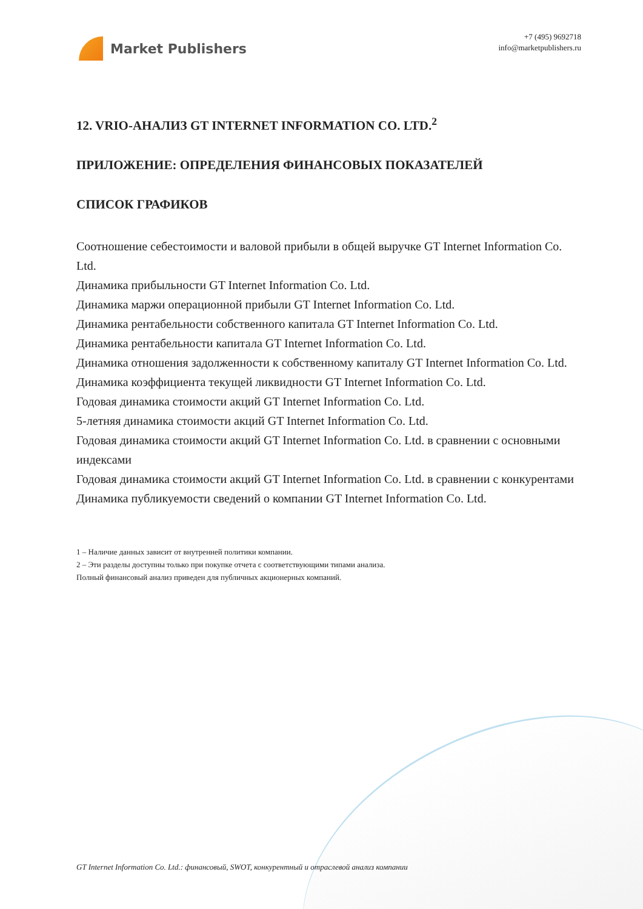Market Publishers
+7 (495) 9692718
info@marketpublishers.ru
12. VRIO-АНАЛИЗ GT INTERNET INFORMATION CO. LTD.<sup>2</sup>
ПРИЛОЖЕНИЕ: ОПРЕДЕЛЕНИЯ ФИНАНСОВЫХ ПОКАЗАТЕЛЕЙ
СПИСОК ГРАФИКОВ
Соотношение себестоимости и валовой прибыли в общей выручке GT Internet Information Co. Ltd.
Динамика прибыльности GT Internet Information Co. Ltd.
Динамика маржи операционной прибыли GT Internet Information Co. Ltd.
Динамика рентабельности собственного капитала GT Internet Information Co. Ltd.
Динамика рентабельности капитала GT Internet Information Co. Ltd.
Динамика отношения задолженности к собственному капиталу GT Internet Information Co. Ltd.
Динамика коэффициента текущей ликвидности GT Internet Information Co. Ltd.
Годовая динамика стоимости акций GT Internet Information Co. Ltd.
5-летняя динамика стоимости акций GT Internet Information Co. Ltd.
Годовая динамика стоимости акций GT Internet Information Co. Ltd. в сравнении с основными индексами
Годовая динамика стоимости акций GT Internet Information Co. Ltd. в сравнении с конкурентами
Динамика публикуемости сведений о компании GT Internet Information Co. Ltd.
1 – Наличие данных зависит от внутренней политики компании.
2 – Эти разделы доступны только при покупке отчета с соответствующими типами анализа.
Полный финансовый анализ приведен для публичных акционерных компаний.
GT Internet Information Co. Ltd.: финансовый, SWOT, конкурентный и отраслевой анализ компании